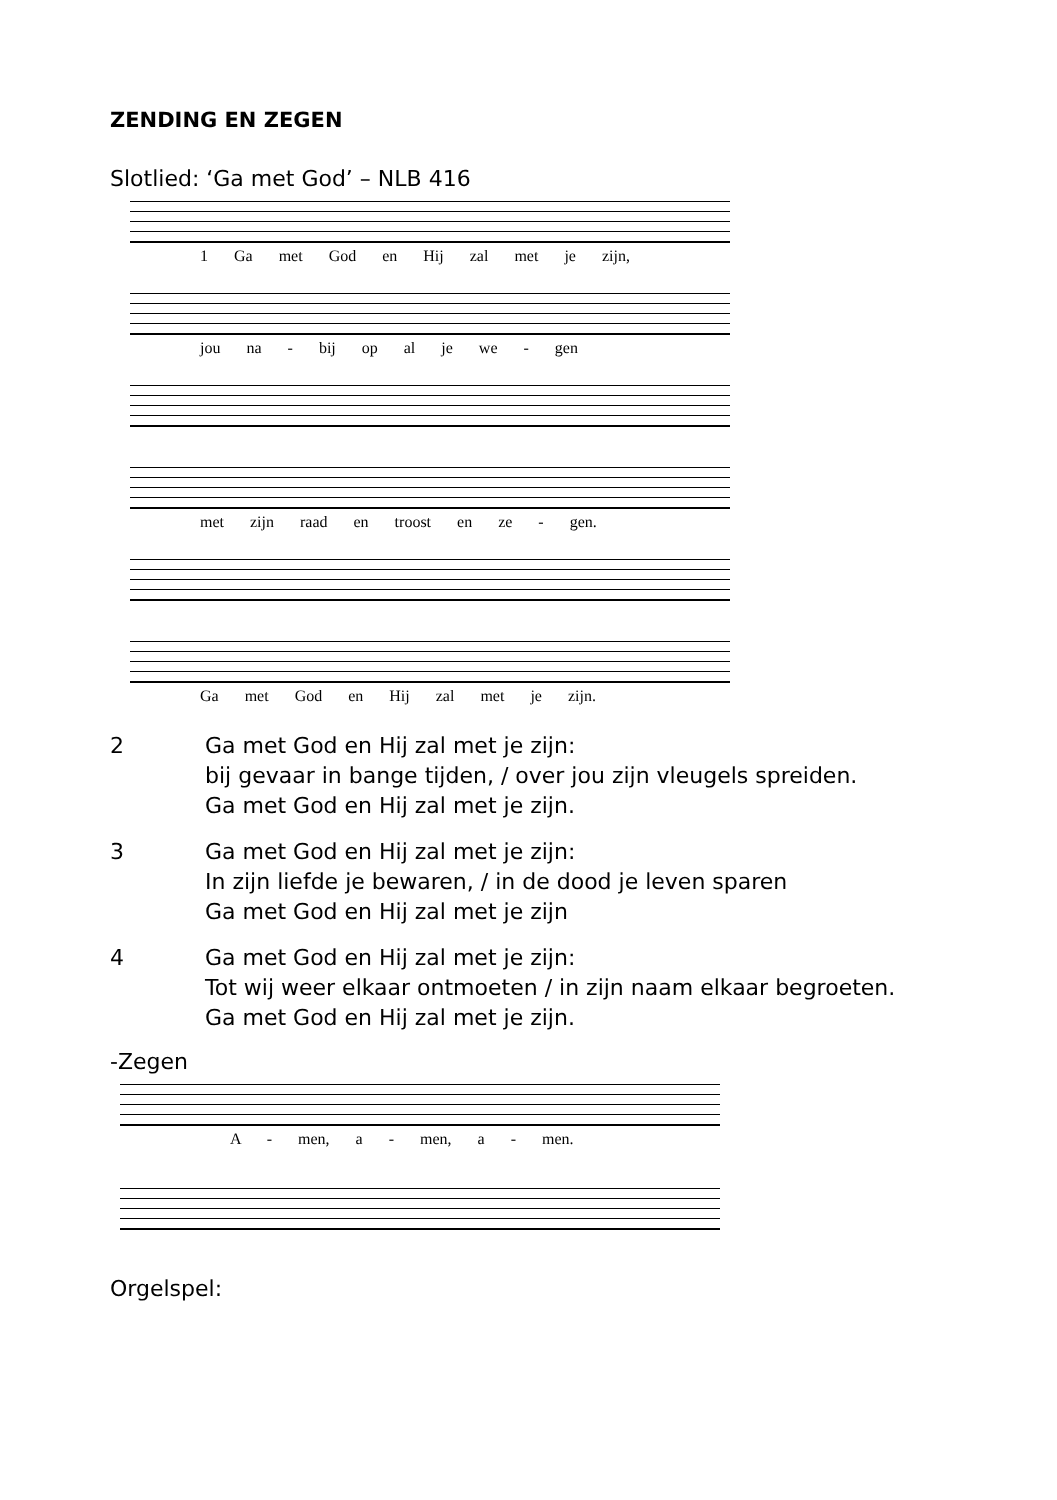ZENDING EN ZEGEN
Slotlied: ‘Ga met God’ – NLB 416
1 Ga met God en Hij zal met je zijn,
jou na - bij op al je we - gen
met zijn raad en troost en ze - gen.
Ga met God en Hij zal met je zijn.
2 Ga met God en Hij zal met je zijn:
bij gevaar in bange tijden, / over jou zijn vleugels spreiden.
Ga met God en Hij zal met je zijn.
3 Ga met God en Hij zal met je zijn:
In zijn liefde je bewaren, / in de dood je leven sparen
Ga met God en Hij zal met je zijn
4 Ga met God en Hij zal met je zijn:
Tot wij weer elkaar ontmoeten / in zijn naam elkaar begroeten.
Ga met God en Hij zal met je zijn.
-Zegen
A - men, a - men, a - men.
Orgelspel: